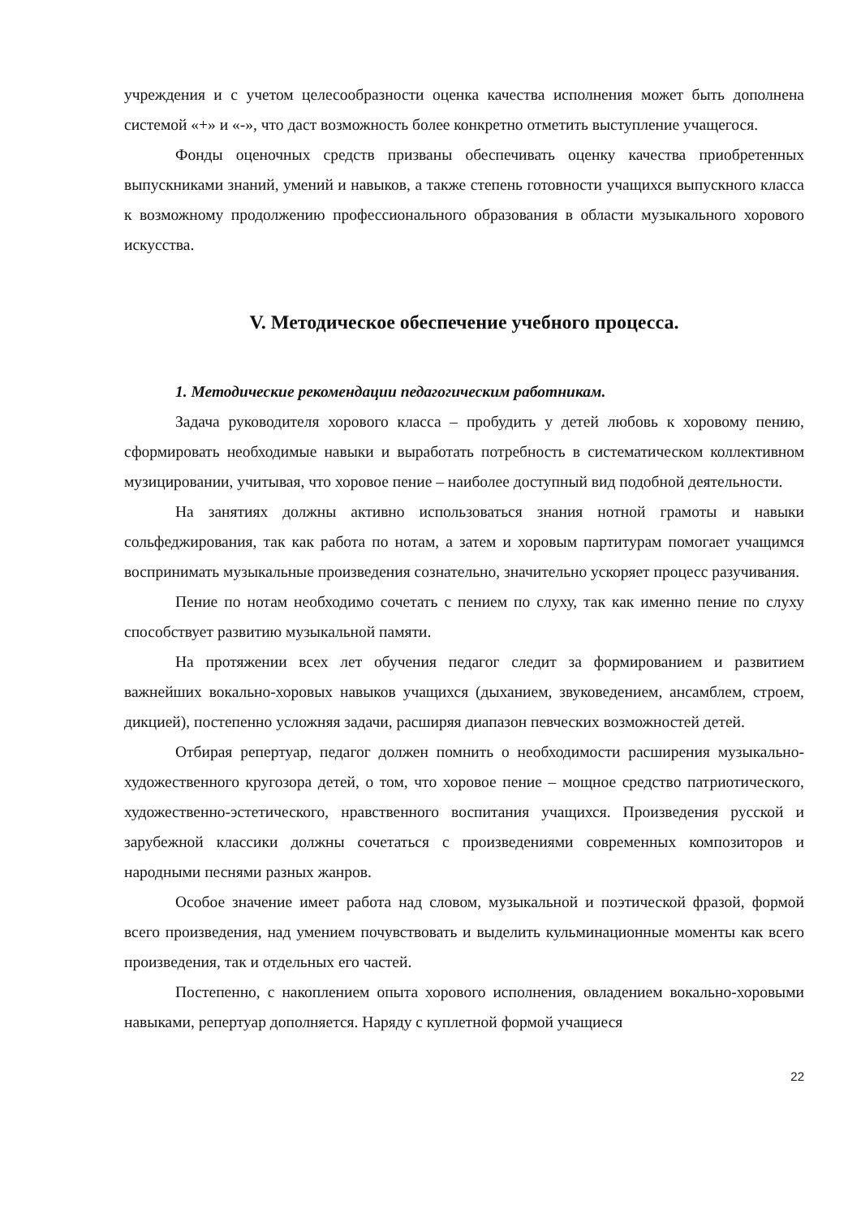учреждения и с учетом целесообразности оценка качества исполнения может быть дополнена системой «+» и «-», что даст возможность более конкретно отметить выступление учащегося.
Фонды оценочных средств призваны обеспечивать оценку качества приобретенных выпускниками знаний, умений и навыков, а также степень готовности учащихся выпускного класса к возможному продолжению профессионального образования в области музыкального хорового искусства.
V. Методическое обеспечение учебного процесса.
1. Методические рекомендации педагогическим работникам.
Задача руководителя хорового класса – пробудить у детей любовь к хоровому пению, сформировать необходимые навыки и выработать потребность в систематическом коллективном музицировании, учитывая, что хоровое пение – наиболее доступный вид подобной деятельности.
На занятиях должны активно использоваться знания нотной грамоты и навыки сольфеджирования, так как работа по нотам, а затем и хоровым партитурам помогает учащимся воспринимать музыкальные произведения сознательно, значительно ускоряет процесс разучивания.
Пение по нотам необходимо сочетать с пением по слуху, так как именно пение по слуху способствует развитию музыкальной памяти.
На протяжении всех лет обучения педагог следит за формированием и развитием важнейших вокально-хоровых навыков учащихся (дыханием, звуковедением, ансамблем, строем, дикцией), постепенно усложняя задачи, расширяя диапазон певческих возможностей детей.
Отбирая репертуар, педагог должен помнить о необходимости расширения музыкально-художественного кругозора детей, о том, что хоровое пение – мощное средство патриотического, художественно-эстетического, нравственного воспитания учащихся. Произведения русской и зарубежной классики должны сочетаться с произведениями современных композиторов и народными песнями разных жанров.
Особое значение имеет работа над словом, музыкальной и поэтической фразой, формой всего произведения, над умением почувствовать и выделить кульминационные моменты как всего произведения, так и отдельных его частей.
Постепенно, с накоплением опыта хорового исполнения, овладением вокально-хоровыми навыками, репертуар дополняется. Наряду с куплетной формой учащиеся
22